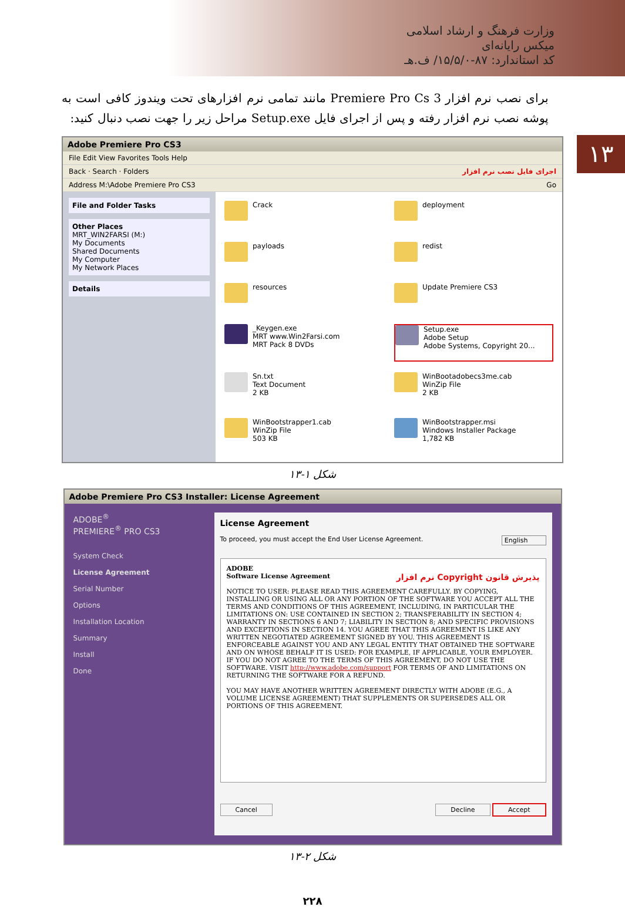وزارت فرهنگ و ارشاد اسلامی
میکس رایانه‌ای
کد استاندارد: ۸۷-۱۵/۵/۰/ ف.هـ
۱۳
برای نصب نرم افزار Premiere Pro Cs 3 مانند تمامی نرم افزارهای تحت ویندوز کافی است به پوشه نصب نرم افزار رفته و پس از اجرای فایل Setup.exe مراحل زیر را جهت نصب دنبال کنید:
Adobe Premiere Pro CS3
File Edit View Favorites Tools Help
Back · Search · Folders اجرای فایل نصب نرم افزار
Address M:\Adobe Premiere Pro CS3 Go
File and Folder Tasks
Other Places
MRT_WIN2FARSI (M:)
My Documents
Shared Documents
My Computer
My Network Places
Details
Crack
deployment
payloads
redist
resources
Update Premiere CS3
_Keygen.exe
MRT www.Win2Farsi.com
MRT Pack 8 DVDs
Setup.exe
Adobe Setup
Adobe Systems, Copyright 20...
Sn.txt
Text Document
2 KB
WinBootadobecs3me.cab
WinZip File
2 KB
WinBootstrapper1.cab
WinZip File
503 KB
WinBootstrapper.msi
Windows Installer Package
1,782 KB
شکل ۱-۱۳
Adobe Premiere Pro CS3 Installer: License Agreement
ADOBE<sup>®</sup>
PREMIERE<sup>®</sup> PRO CS3
System Check
License Agreement
Serial Number
Options
Installation Location
Summary
Install
Done
License Agreement
To proceed, you must accept the End User License Agreement. English
ADOBE
Software License Agreement پذیرش قانون Copyright نرم افزار
NOTICE TO USER: PLEASE READ THIS AGREEMENT CAREFULLY. BY COPYING, INSTALLING OR USING ALL OR ANY PORTION OF THE SOFTWARE YOU ACCEPT ALL THE TERMS AND CONDITIONS OF THIS AGREEMENT, INCLUDING, IN PARTICULAR THE LIMITATIONS ON: USE CONTAINED IN SECTION 2; TRANSFERABILITY IN SECTION 4; WARRANTY IN SECTIONS 6 AND 7; LIABILITY IN SECTION 8; AND SPECIFIC PROVISIONS AND EXCEPTIONS IN SECTION 14. YOU AGREE THAT THIS AGREEMENT IS LIKE ANY WRITTEN NEGOTIATED AGREEMENT SIGNED BY YOU. THIS AGREEMENT IS ENFORCEABLE AGAINST YOU AND ANY LEGAL ENTITY THAT OBTAINED THE SOFTWARE AND ON WHOSE BEHALF IT IS USED: FOR EXAMPLE, IF APPLICABLE, YOUR EMPLOYER. IF YOU DO NOT AGREE TO THE TERMS OF THIS AGREEMENT, DO NOT USE THE SOFTWARE. VISIT http://www.adobe.com/support FOR TERMS OF AND LIMITATIONS ON RETURNING THE SOFTWARE FOR A REFUND.
YOU MAY HAVE ANOTHER WRITTEN AGREEMENT DIRECTLY WITH ADOBE (E.G., A VOLUME LICENSE AGREEMENT) THAT SUPPLEMENTS OR SUPERSEDES ALL OR PORTIONS OF THIS AGREEMENT.
Cancel Decline Accept
شکل ۲-۱۳
۲۲۸